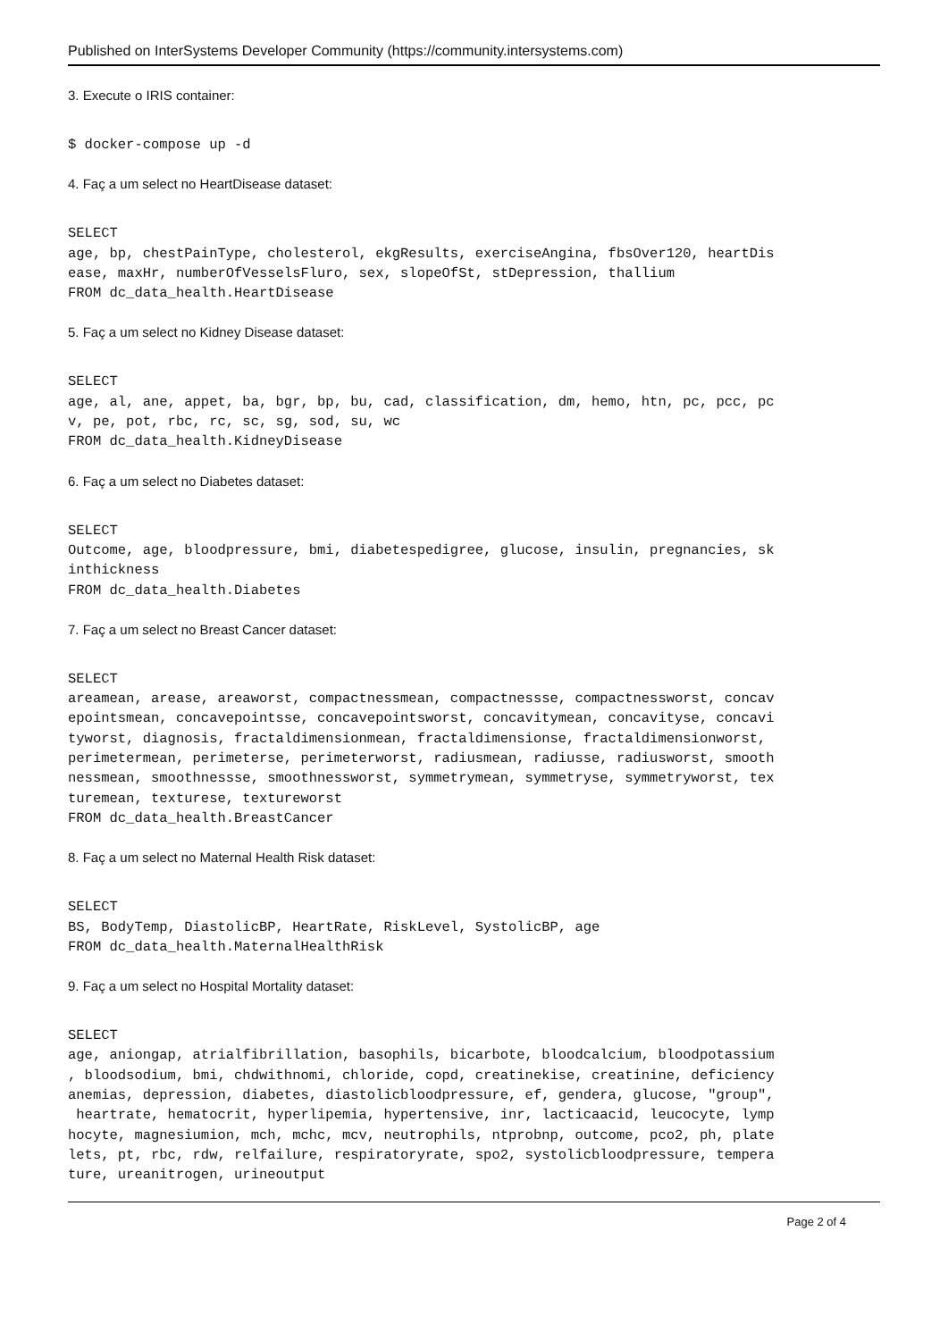Published on InterSystems Developer Community (https://community.intersystems.com)
3. Execute o IRIS container:
$ docker-compose up -d
4. Faç a um select no HeartDisease dataset:
SELECT
age, bp, chestPainType, cholesterol, ekgResults, exerciseAngina, fbsOver120, heartDis
ease, maxHr, numberOfVesselsFluro, sex, slopeOfSt, stDepression, thallium
FROM dc_data_health.HeartDisease
5. Faç a um select no Kidney Disease dataset:
SELECT
age, al, ane, appet, ba, bgr, bp, bu, cad, classification, dm, hemo, htn, pc, pcc, pc
v, pe, pot, rbc, rc, sc, sg, sod, su, wc
FROM dc_data_health.KidneyDisease
6. Faç a um select no Diabetes dataset:
SELECT
Outcome, age, bloodpressure, bmi, diabetespedigree, glucose, insulin, pregnancies, sk
inthickness
FROM dc_data_health.Diabetes
7. Faç a um select no Breast Cancer dataset:
SELECT
areamean, arease, areaworst, compactnessmean, compactnessse, compactnessworst, concav
epointsmean, concavepointsse, concavepointsworst, concavitymean, concavityse, concavi
tyworst, diagnosis, fractaldimensionmean, fractaldimensionse, fractaldimensionworst,
perimetermean, perimeterse, perimeterworst, radiusmean, radiusse, radiusworst, smooth
nessmean, smoothnessse, smoothnessworst, symmetrymean, symmetryse, symmetryworst, tex
turemean, texturese, textureworst
FROM dc_data_health.BreastCancer
8. Faç a um select no Maternal Health Risk dataset:
SELECT
BS, BodyTemp, DiastolicBP, HeartRate, RiskLevel, SystolicBP, age
FROM dc_data_health.MaternalHealthRisk
9. Faç a um select no Hospital Mortality dataset:
SELECT
age, aniongap, atrialfibrillation, basophils, bicarbote, bloodcalcium, bloodpotassium
, bloodsodium, bmi, chdwithnomi, chloride, copd, creatinekise, creatinine, deficiency
anemias, depression, diabetes, diastolicbloodpressure, ef, gendera, glucose, "group",
 heartrate, hematocrit, hyperlipemia, hypertensive, inr, lacticaacid, leucocyte, lymp
hocyte, magnesiumion, mch, mchc, mcv, neutrophils, ntprobnp, outcome, pco2, ph, plate
lets, pt, rbc, rdw, relfailure, respiratoryrate, spo2, systolicbloodpressure, tempera
ture, ureanitrogen, urineoutput
Page 2 of 4